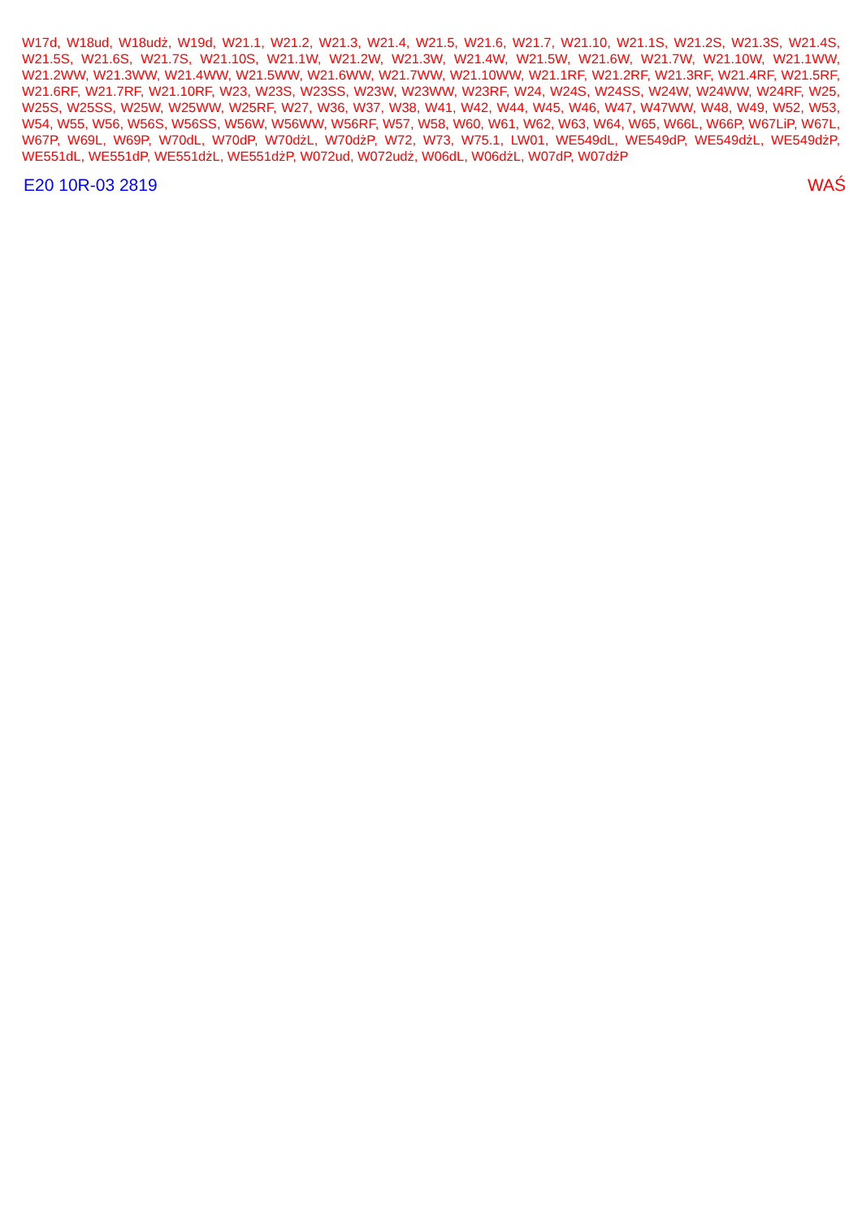W17d, W18ud, W18udż, W19d, W21.1, W21.2, W21.3, W21.4, W21.5, W21.6, W21.7, W21.10, W21.1S, W21.2S, W21.3S, W21.4S, W21.5S, W21.6S, W21.7S, W21.10S, W21.1W, W21.2W, W21.3W, W21.4W, W21.5W, W21.6W, W21.7W, W21.10W, W21.1WW, W21.2WW, W21.3WW, W21.4WW, W21.5WW, W21.6WW, W21.7WW, W21.10WW, W21.1RF, W21.2RF, W21.3RF, W21.4RF, W21.5RF, W21.6RF, W21.7RF, W21.10RF, W23, W23S, W23SS, W23W, W23WW, W23RF, W24, W24S, W24SS, W24W, W24WW, W24RF, W25, W25S, W25SS, W25W, W25WW, W25RF, W27, W36, W37, W38, W41, W42, W44, W45, W46, W47, W47WW, W48, W49, W52, W53, W54, W55, W56, W56S, W56SS, W56W, W56WW, W56RF, W57, W58, W60, W61, W62, W63, W64, W65, W66L, W66P, W67LiP, W67L, W67P, W69L, W69P, W70dL, W70dP, W70dżL, W70dżP, W72, W73, W75.1, LW01, WE549dL, WE549dP, WE549dżL, WE549dżP, WE551dL, WE551dP, WE551dżL, WE551dżP, W072ud, W072udż, W06dL, W06dżL, W07dP, W07dżP
E20 10R-03 2819 WAŚ